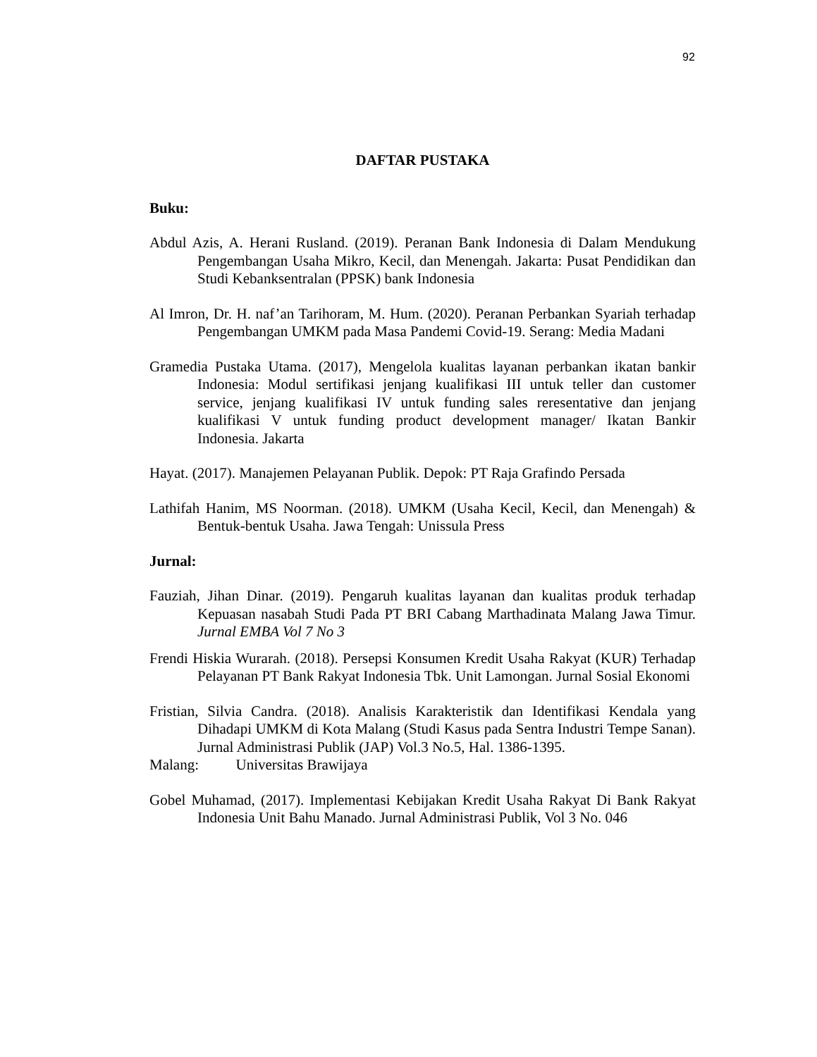92
DAFTAR PUSTAKA
Buku:
Abdul Azis, A. Herani Rusland. (2019). Peranan Bank Indonesia di Dalam Mendukung Pengembangan Usaha Mikro, Kecil, dan Menengah. Jakarta: Pusat Pendidikan dan Studi Kebanksentralan (PPSK) bank Indonesia
Al Imron, Dr. H. naf’an Tarihoram, M. Hum. (2020). Peranan Perbankan Syariah terhadap Pengembangan UMKM pada Masa Pandemi Covid-19. Serang: Media Madani
Gramedia Pustaka Utama. (2017), Mengelola kualitas layanan perbankan ikatan bankir Indonesia: Modul sertifikasi jenjang kualifikasi III untuk teller dan customer service, jenjang kualifikasi IV untuk funding sales reresentative dan jenjang kualifikasi V untuk funding product development manager/ Ikatan Bankir Indonesia. Jakarta
Hayat. (2017). Manajemen Pelayanan Publik. Depok: PT Raja Grafindo Persada
Lathifah Hanim, MS Noorman. (2018). UMKM (Usaha Kecil, Kecil, dan Menengah) & Bentuk-bentuk Usaha. Jawa Tengah: Unissula Press
Jurnal:
Fauziah, Jihan Dinar. (2019). Pengaruh kualitas layanan dan kualitas produk terhadap Kepuasan nasabah Studi Pada PT BRI Cabang Marthadinata Malang Jawa Timur. Jurnal EMBA Vol 7 No 3
Frendi Hiskia Wurarah. (2018). Persepsi Konsumen Kredit Usaha Rakyat (KUR) Terhadap Pelayanan PT Bank Rakyat Indonesia Tbk. Unit Lamongan. Jurnal Sosial Ekonomi
Fristian, Silvia Candra. (2018). Analisis Karakteristik dan Identifikasi Kendala yang Dihadapi UMKM di Kota Malang (Studi Kasus pada Sentra Industri Tempe Sanan). Jurnal Administrasi Publik (JAP) Vol.3 No.5, Hal. 1386-1395.
Malang: Universitas Brawijaya
Gobel Muhamad, (2017). Implementasi Kebijakan Kredit Usaha Rakyat Di Bank Rakyat Indonesia Unit Bahu Manado. Jurnal Administrasi Publik, Vol 3 No. 046